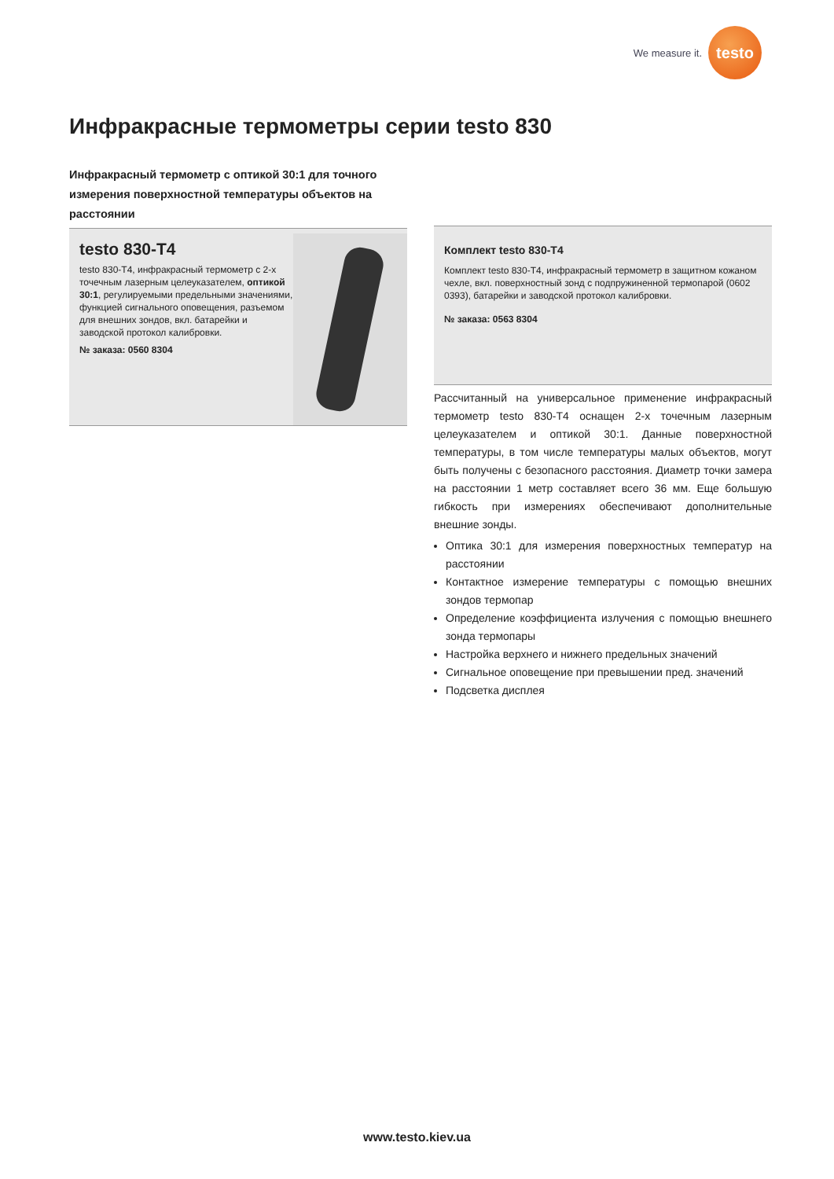We measure it.
testo
Инфракрасные термометры серии testo 830
Инфракрасный термометр с оптикой 30:1 для точного измерения поверхностной температуры объектов на расстоянии
testo 830-T4
testo 830-T4, инфракрасный термометр с 2-х точечным лазерным целеуказателем, оптикой 30:1, регулируемыми предельными значениями, функцией сигнального оповещения, разъемом для внешних зондов, вкл. батарейки и заводской протокол калибровки.
№ заказа: 0560 8304
Комплект testo 830-T4
Комплект testo 830-T4, инфракрасный термометр в защитном кожаном чехле, вкл. поверхностный зонд с подпружиненной термопарой (0602 0393), батарейки и заводской протокол калибровки.
№ заказа: 0563 8304
Рассчитанный на универсальное применение инфракрасный термометр testo 830-T4 оснащен 2-х точечным лазерным целеуказателем и оптикой 30:1. Данные поверхностной температуры, в том числе температуры малых объектов, могут быть получены с безопасного расстояния. Диаметр точки замера на расстоянии 1 метр составляет всего 36 мм. Еще большую гибкость при измерениях обеспечивают дополнительные внешние зонды.
Оптика 30:1 для измерения поверхностных температур на расстоянии
Контактное измерение температуры с помощью внешних зондов термопар
Определение коэффициента излучения с помощью внешнего зонда термопары
Настройка верхнего и нижнего предельных значений
Сигнальное оповещение при превышении пред. значений
Подсветка дисплея
www.testo.kiev.ua